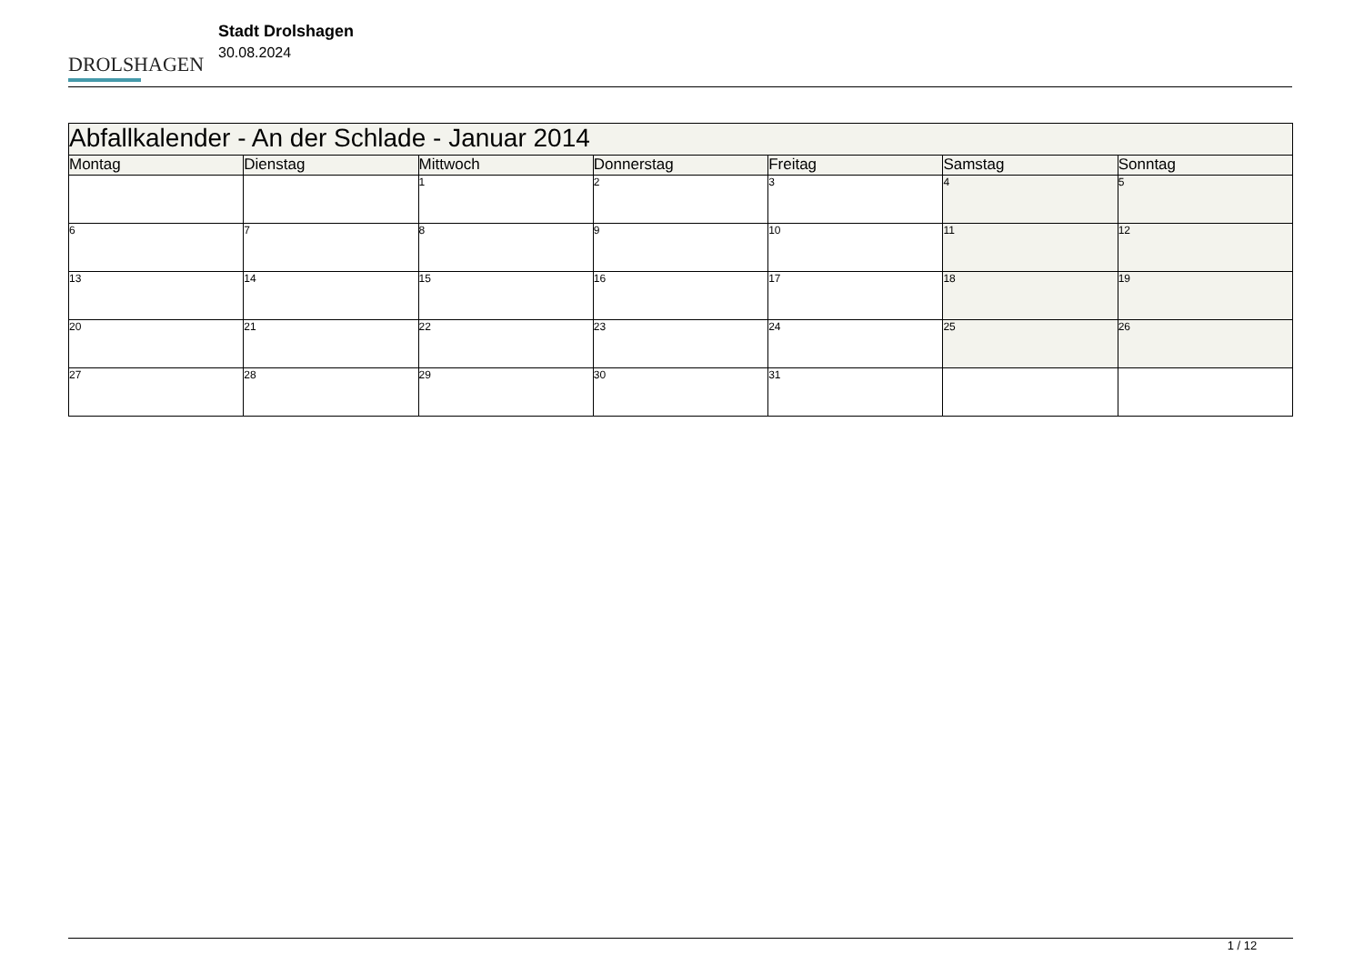DROLSHAGEN
Stadt Drolshagen
30.08.2024
| Abfallkalender - An der Schlade - Januar 2014 | | | | | | |
| --- | --- | --- | --- | --- | --- | --- |
| Montag | Dienstag | Mittwoch | Donnerstag | Freitag | Samstag | Sonntag |
| | | 1 | 2 | 3 | 4 | 5 |
| 6 | 7 | 8 | 9 | 10 | 11 | 12 |
| 13 | 14 | 15 | 16 | 17 | 18 | 19 |
| 20 | 21 | 22 | 23 | 24 | 25 | 26 |
| 27 | 28 | 29 | 30 | 31 | | |
1 / 12